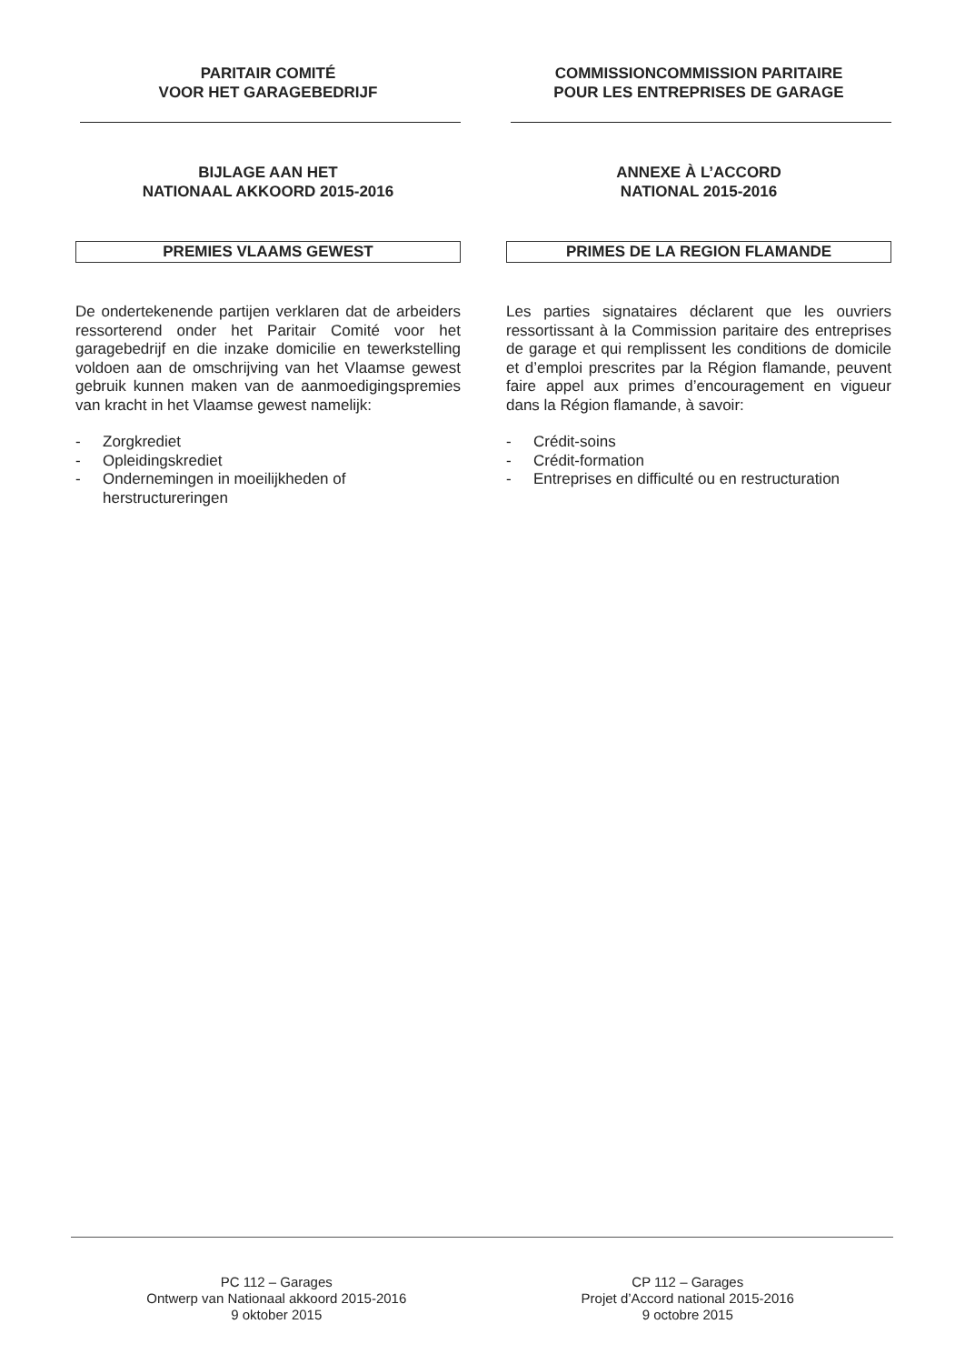PARITAIR COMITÉ
VOOR HET GARAGEBEDRIJF
BIJLAGE AAN HET
NATIONAAL AKKOORD 2015-2016
PREMIES VLAAMS GEWEST
De ondertekenende partijen verklaren dat de arbeiders ressorterend onder het Paritair Comité voor het garagebedrijf en die inzake domicilie en tewerkstelling voldoen aan de omschrijving van het Vlaamse gewest gebruik kunnen maken van de aanmoedigingspremies van kracht in het Vlaamse gewest namelijk:
- Zorgkrediet
- Opleidingskrediet
- Ondernemingen in moeilijkheden of herstructureringen
COMMISSIONCOMMISSION PARITAIRE
POUR LES ENTREPRISES DE GARAGE
ANNEXE À L’ACCORD
NATIONAL 2015-2016
PRIMES DE LA REGION FLAMANDE
Les parties signataires déclarent que les ouvriers ressortissant à la Commission paritaire des entreprises de garage et qui remplissent les conditions de domicile et d’emploi prescrites par la Région flamande, peuvent faire appel aux primes d’encouragement en vigueur dans la Région flamande, à savoir:
- Crédit-soins
- Crédit-formation
- Entreprises en difficulté ou en restructuration
PC 112 – Garages
Ontwerp van Nationaal akkoord 2015-2016
9 oktober 2015
CP 112 – Garages
Projet d’Accord national 2015-2016
9 octobre 2015